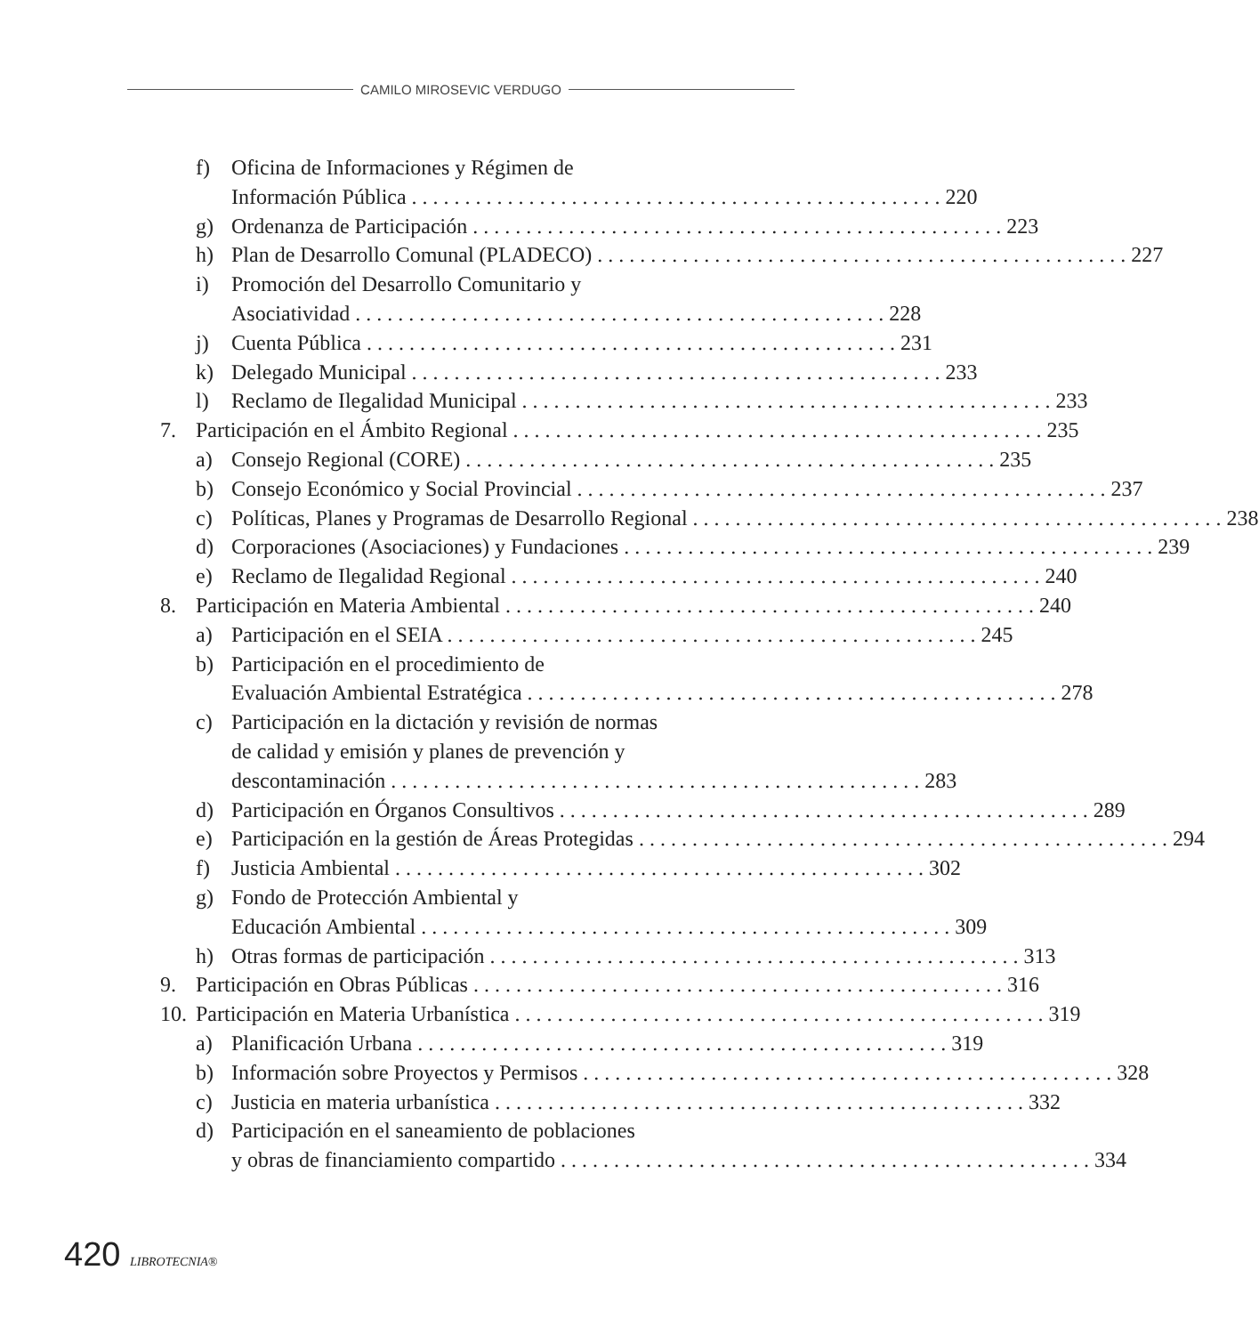CAMILO MIROSEVIC VERDUGO
f) Oficina de Informaciones y Régimen de
Información Pública 220
g) Ordenanza de Participación 223
h) Plan de Desarrollo Comunal (PLADECO) 227
i) Promoción del Desarrollo Comunitario y
Asociatividad 228
j) Cuenta Pública 231
k) Delegado Municipal 233
l) Reclamo de Ilegalidad Municipal 233
7. Participación en el Ámbito Regional 235
a) Consejo Regional (CORE) 235
b) Consejo Económico y Social Provincial 237
c) Políticas, Planes y Programas de Desarrollo Regional 238
d) Corporaciones (Asociaciones) y Fundaciones 239
e) Reclamo de Ilegalidad Regional 240
8. Participación en Materia Ambiental 240
a) Participación en el SEIA 245
b) Participación en el procedimiento de
Evaluación Ambiental Estratégica 278
c) Participación en la dictación y revisión de normas
de calidad y emisión y planes de prevención y
descontaminación 283
d) Participación en Órganos Consultivos 289
e) Participación en la gestión de Áreas Protegidas 294
f) Justicia Ambiental 302
g) Fondo de Protección Ambiental y
Educación Ambiental 309
h) Otras formas de participación 313
9. Participación en Obras Públicas 316
10. Participación en Materia Urbanística 319
a) Planificación Urbana 319
b) Información sobre Proyectos y Permisos 328
c) Justicia en materia urbanística 332
d) Participación en el saneamiento de poblaciones
y obras de financiamiento compartido 334
420 LIBROTECNIA®